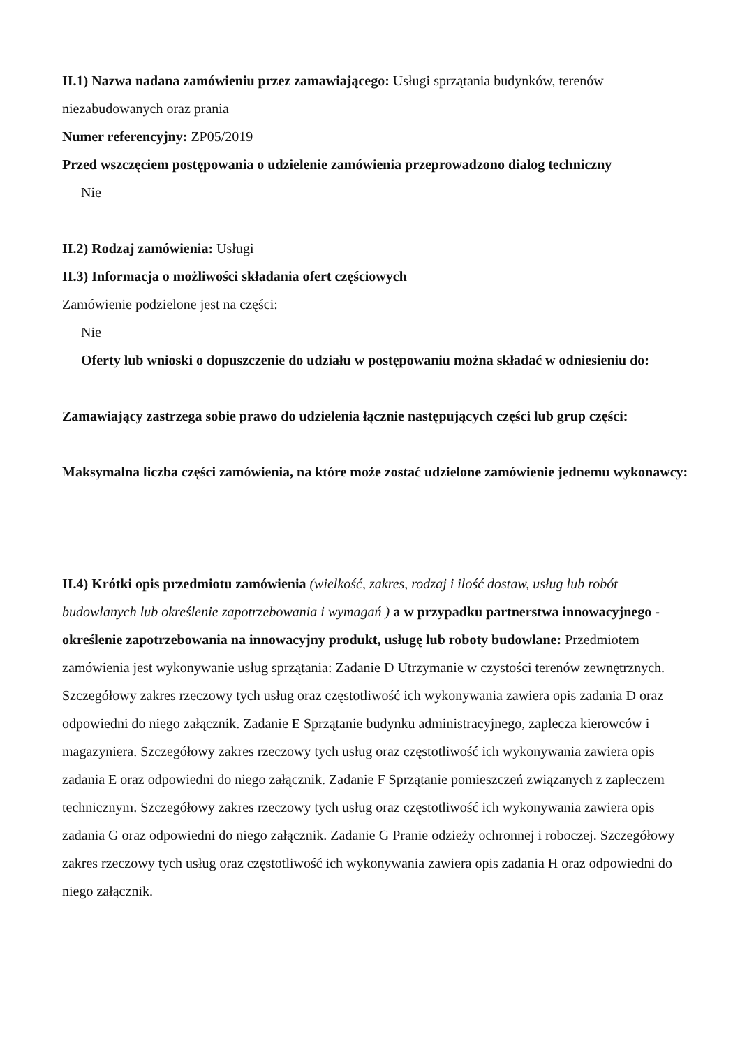II.1) Nazwa nadana zamówieniu przez zamawiającego: Usługi sprzątania budynków, terenów niezabudowanych oraz prania
Numer referencyjny: ZP05/2019
Przed wszczęciem postępowania o udzielenie zamówienia przeprowadzono dialog techniczny
Nie
II.2) Rodzaj zamówienia: Usługi
II.3) Informacja o możliwości składania ofert częściowych
Zamówienie podzielone jest na części:
Nie
Oferty lub wnioski o dopuszczenie do udziału w postępowaniu można składać w odniesieniu do:
Zamawiający zastrzega sobie prawo do udzielenia łącznie następujących części lub grup części:
Maksymalna liczba części zamówienia, na które może zostać udzielone zamówienie jednemu wykonawcy:
II.4) Krótki opis przedmiotu zamówienia (wielkość, zakres, rodzaj i ilość dostaw, usług lub robót budowlanych lub określenie zapotrzebowania i wymagań ) a w przypadku partnerstwa innowacyjnego - określenie zapotrzebowania na innowacyjny produkt, usługę lub roboty budowlane: Przedmiotem zamówienia jest wykonywanie usług sprzątania: Zadanie D Utrzymanie w czystości terenów zewnętrznych. Szczegółowy zakres rzeczowy tych usług oraz częstotliwość ich wykonywania zawiera opis zadania D oraz odpowiedni do niego załącznik. Zadanie E Sprzątanie budynku administracyjnego, zaplecza kierowców i magazyniera. Szczegółowy zakres rzeczowy tych usług oraz częstotliwość ich wykonywania zawiera opis zadania E oraz odpowiedni do niego załącznik. Zadanie F Sprzątanie pomieszczeń związanych z zapleczem technicznym. Szczegółowy zakres rzeczowy tych usług oraz częstotliwość ich wykonywania zawiera opis zadania G oraz odpowiedni do niego załącznik. Zadanie G Pranie odzieży ochronnej i roboczej. Szczegółowy zakres rzeczowy tych usług oraz częstotliwość ich wykonywania zawiera opis zadania H oraz odpowiedni do niego załącznik.